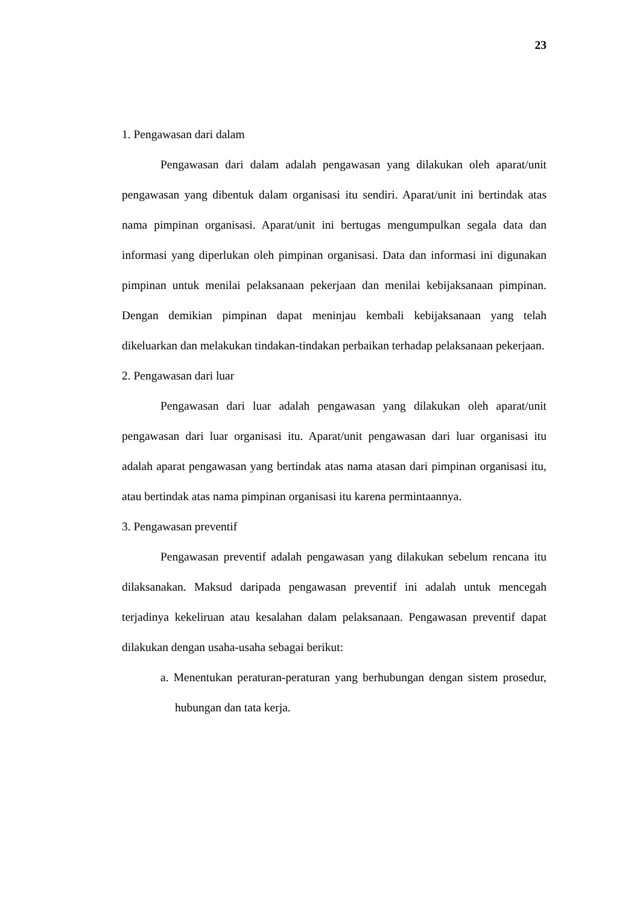23
1. Pengawasan dari dalam
Pengawasan dari dalam adalah pengawasan yang dilakukan oleh aparat/unit pengawasan yang dibentuk dalam organisasi itu sendiri. Aparat/unit ini bertindak atas nama pimpinan organisasi. Aparat/unit ini bertugas mengumpulkan segala data dan informasi yang diperlukan oleh pimpinan organisasi. Data dan informasi ini digunakan pimpinan untuk menilai pelaksanaan pekerjaan dan menilai kebijaksanaan pimpinan. Dengan demikian pimpinan dapat meninjau kembali kebijaksanaan yang telah dikeluarkan dan melakukan tindakan-tindakan perbaikan terhadap pelaksanaan pekerjaan.
2. Pengawasan dari luar
Pengawasan dari luar adalah pengawasan yang dilakukan oleh aparat/unit pengawasan dari luar organisasi itu. Aparat/unit pengawasan dari luar organisasi itu adalah aparat pengawasan yang bertindak atas nama atasan dari pimpinan organisasi itu, atau bertindak atas nama pimpinan organisasi itu karena permintaannya.
3. Pengawasan preventif
Pengawasan preventif adalah pengawasan yang dilakukan sebelum rencana itu dilaksanakan. Maksud daripada pengawasan preventif ini adalah untuk mencegah terjadinya kekeliruan atau kesalahan dalam pelaksanaan. Pengawasan preventif dapat dilakukan dengan usaha-usaha sebagai berikut:
a. Menentukan peraturan-peraturan yang berhubungan dengan sistem prosedur, hubungan dan tata kerja.